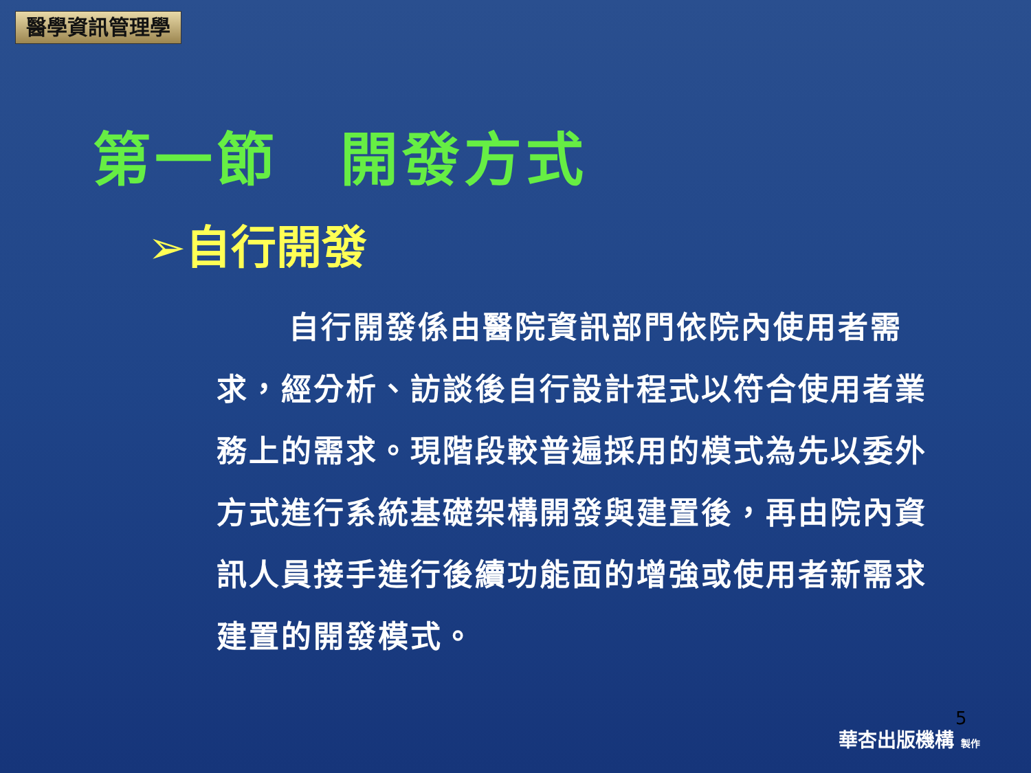醫學資訊管理學
第一節　開發方式
➢自行開發
自行開發係由醫院資訊部門依院內使用者需求，經分析、訪談後自行設計程式以符合使用者業務上的需求。現階段較普遍採用的模式為先以委外方式進行系統基礎架構開發與建置後，再由院內資訊人員接手進行後續功能面的增強或使用者新需求建置的開發模式。
5
華杏出版機構 製作